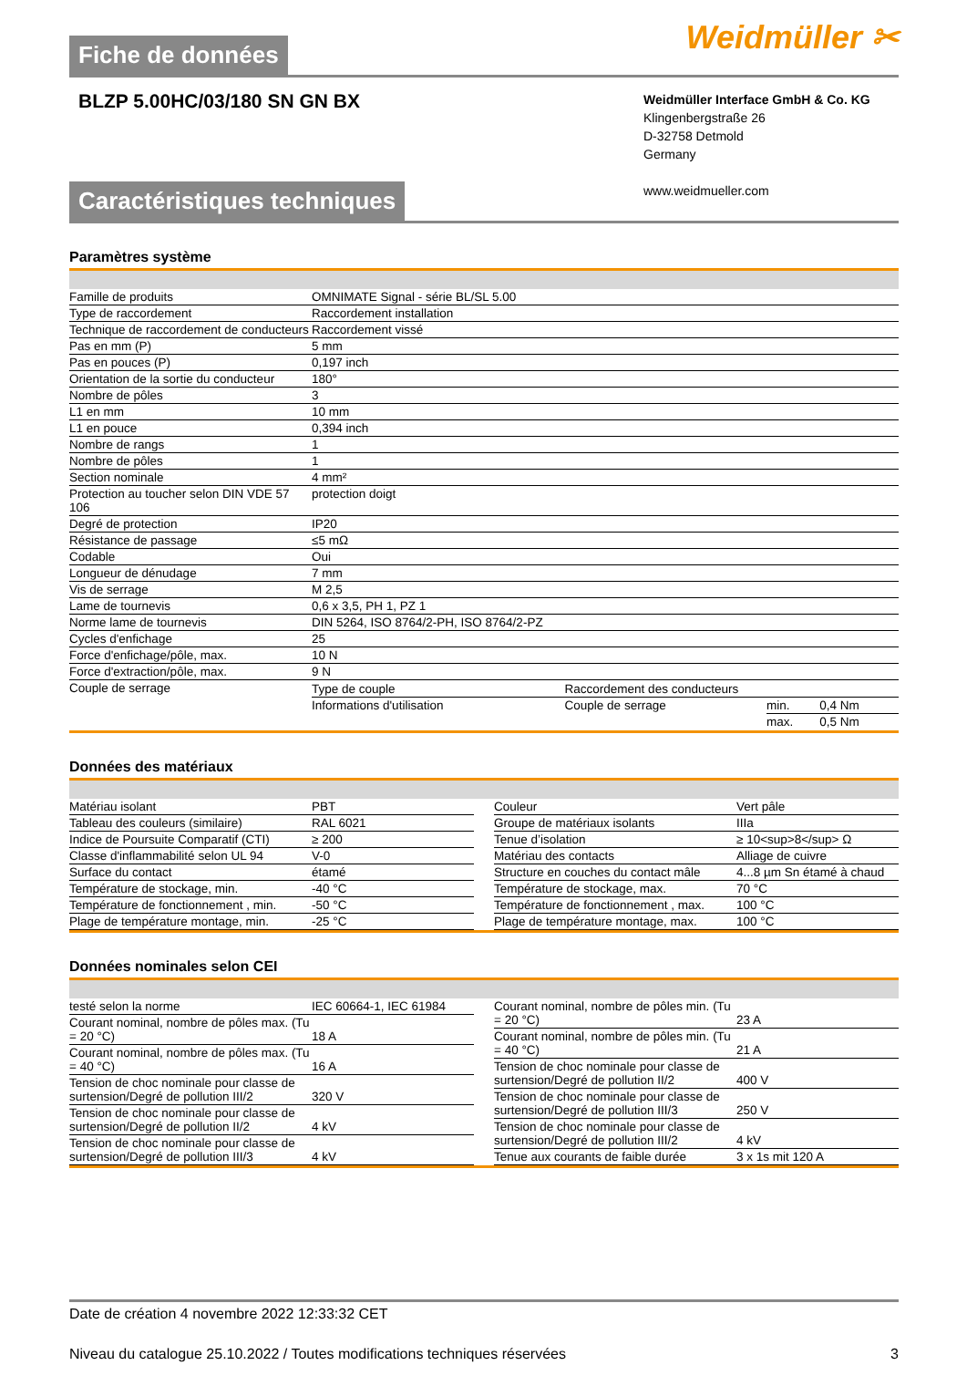Fiche de données
Weidmüller ✂
BLZP 5.00HC/03/180 SN GN BX
Weidmüller Interface GmbH & Co. KG
Klingenbergstraße 26
D-32758 Detmold
Germany
www.weidmueller.com
Caractéristiques techniques
Paramètres système
| Famille de produits | OMNIMATE Signal - série BL/SL 5.00 |
| Type de raccordement | Raccordement installation |
| Technique de raccordement de conducteurs | Raccordement vissé |
| Pas en mm (P) | 5 mm |
| Pas en pouces (P) | 0,197 inch |
| Orientation de la sortie du conducteur | 180° |
| Nombre de pôles | 3 |
| L1 en mm | 10 mm |
| L1 en pouce | 0,394 inch |
| Nombre de rangs | 1 |
| Nombre de pôles | 1 |
| Section nominale | 4 mm² |
| Protection au toucher selon DIN VDE 57 106 | protection doigt |
| Degré de protection | IP20 |
| Résistance de passage | ≤5 mΩ |
| Codable | Oui |
| Longueur de dénudage | 7 mm |
| Vis de serrage | M 2,5 |
| Lame de tournevis | 0,6 x 3,5, PH 1, PZ 1 |
| Norme lame de tournevis | DIN 5264, ISO 8764/2-PH, ISO 8764/2-PZ |
| Cycles d'enfichage | 25 |
| Force d'enfichage/pôle, max. | 10 N |
| Force d'extraction/pôle, max. | 9 N |
| Couple de serrage | / Type de couple / Raccordement des conducteurs / / / / Informations d'utilisation / Couple de serrage / min. / 0,4 Nm / / / / max. / 0,5 Nm / |
Données des matériaux
| Matériau isolant | PBT |
| Tableau des couleurs (similaire) | RAL 6021 |
| Indice de Poursuite Comparatif (CTI) | ≥ 200 |
| Classe d'inflammabilité selon UL 94 | V-0 |
| Surface du contact | étamé |
| Température de stockage, min. | -40 °C |
| Température de fonctionnement , min. | -50 °C |
| Plage de température montage, min. | -25 °C |
| Couleur | Vert pâle |
| Groupe de matériaux isolants | IIIa |
| Tenue d’isolation | ≥ 10<sup>8</sup> Ω |
| Matériau des contacts | Alliage de cuivre |
| Structure en couches du contact mâle | 4...8 µm Sn étamé à chaud |
| Température de stockage, max. | 70 °C |
| Température de fonctionnement , max. | 100 °C |
| Plage de température montage, max. | 100 °C |
Données nominales selon CEI
| testé selon la norme | IEC 60664-1, IEC 61984 |
| Courant nominal, nombre de pôles max. (Tu = 20 °C) | 18 A |
| Courant nominal, nombre de pôles max. (Tu = 40 °C) | 16 A |
| Tension de choc nominale pour classe de surtension/Degré de pollution III/2 | 320 V |
| Tension de choc nominale pour classe de surtension/Degré de pollution II/2 | 4 kV |
| Tension de choc nominale pour classe de surtension/Degré de pollution III/3 | 4 kV |
| Courant nominal, nombre de pôles min. (Tu = 20 °C) | 23 A |
| Courant nominal, nombre de pôles min. (Tu = 40 °C) | 21 A |
| Tension de choc nominale pour classe de surtension/Degré de pollution II/2 | 400 V |
| Tension de choc nominale pour classe de surtension/Degré de pollution III/3 | 250 V |
| Tension de choc nominale pour classe de surtension/Degré de pollution III/2 | 4 kV |
| Tenue aux courants de faible durée | 3 x 1s mit 120 A |
Date de création 4 novembre 2022 12:33:32 CET
Niveau du catalogue 25.10.2022 / Toutes modifications techniques réservées 3